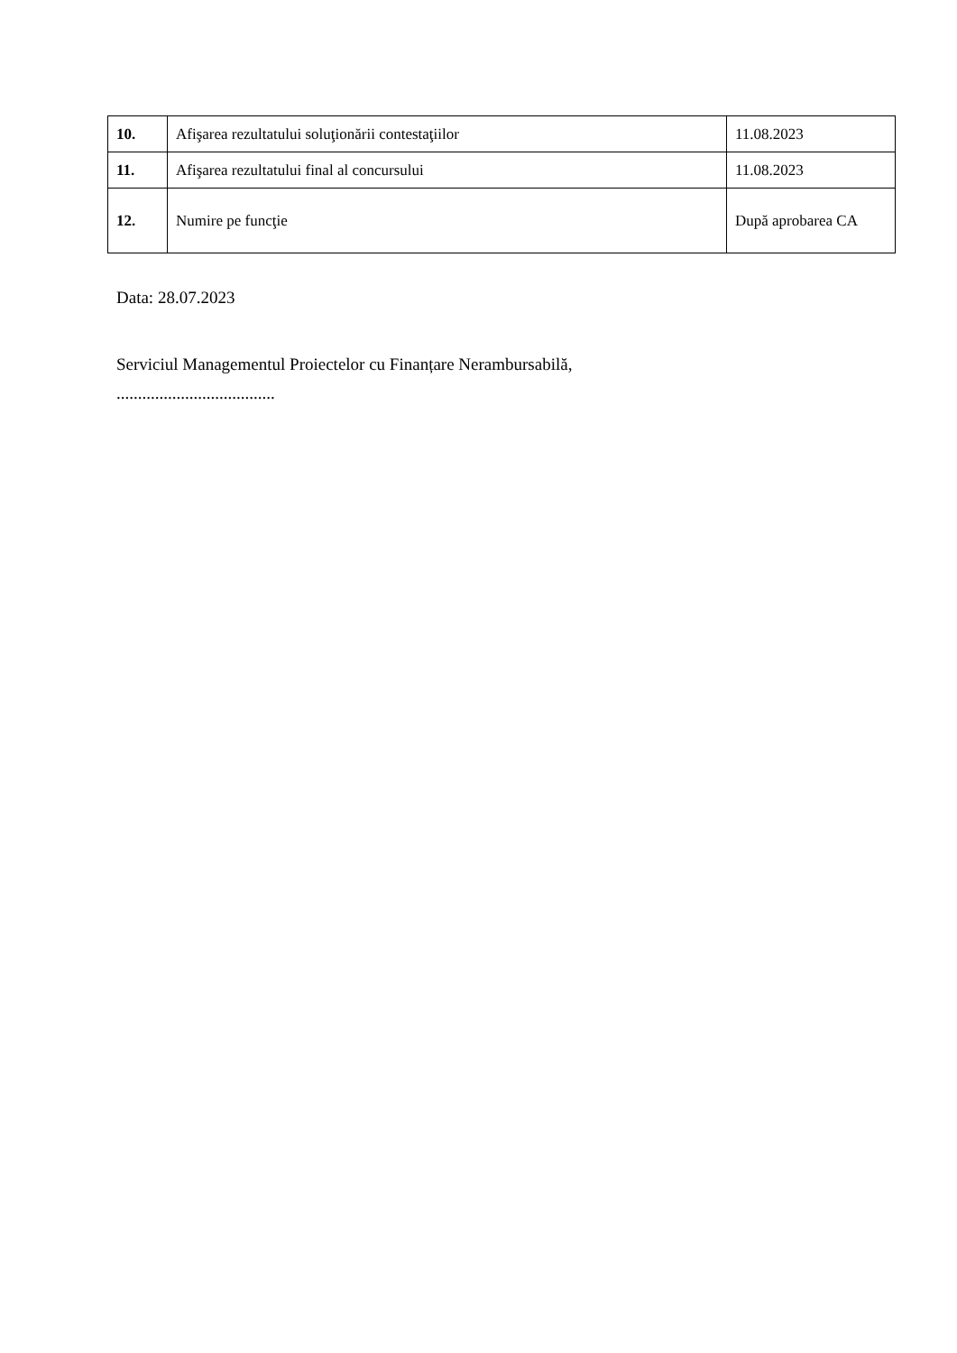| 10. | Afişarea rezultatului soluţionării contestaţiilor | 11.08.2023 |
| 11. | Afişarea rezultatului final al concursului | 11.08.2023 |
| 12. | Numire pe funcţie | După aprobarea CA |
Data: 28.07.2023
Serviciul Managementul Proiectelor cu Finanțare Nerambursabilă,
.....................................